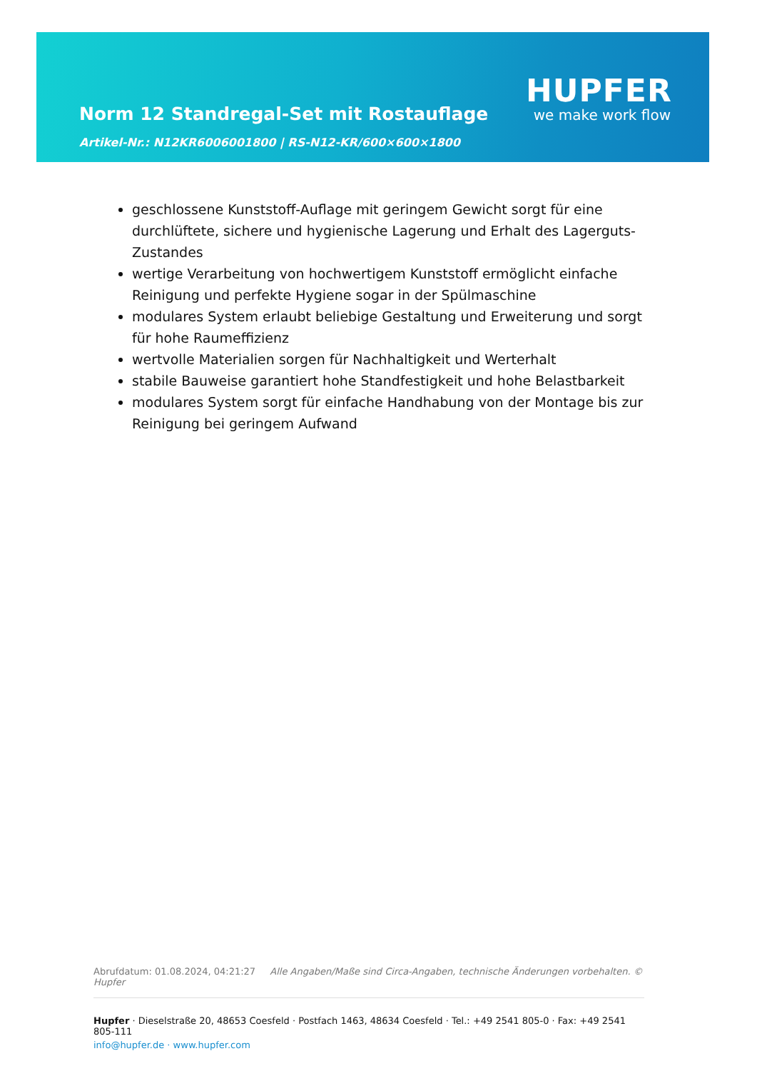Norm 12 Standregal-Set mit Rostauflage
Artikel-Nr.: N12KR6006001800 | RS-N12-KR/600×600×1800
HUPFER
we make work flow
geschlossene Kunststoff-Auflage mit geringem Gewicht sorgt für eine durchlüftete, sichere und hygienische Lagerung und Erhalt des Lagerguts-Zustandes
wertige Verarbeitung von hochwertigem Kunststoff ermöglicht einfache Reinigung und perfekte Hygiene sogar in der Spülmaschine
modulares System erlaubt beliebige Gestaltung und Erweiterung und sorgt für hohe Raumeffizienz
wertvolle Materialien sorgen für Nachhaltigkeit und Werterhalt
stabile Bauweise garantiert hohe Standfestigkeit und hohe Belastbarkeit
modulares System sorgt für einfache Handhabung von der Montage bis zur Reinigung bei geringem Aufwand
Abrufdatum: 01.08.2024, 04:21:27 Alle Angaben/Maße sind Circa-Angaben, technische Änderungen vorbehalten. © Hupfer
Hupfer · Dieselstraße 20, 48653 Coesfeld · Postfach 1463, 48634 Coesfeld · Tel.: +49 2541 805-0 · Fax: +49 2541 805-111
info@hupfer.de · www.hupfer.com